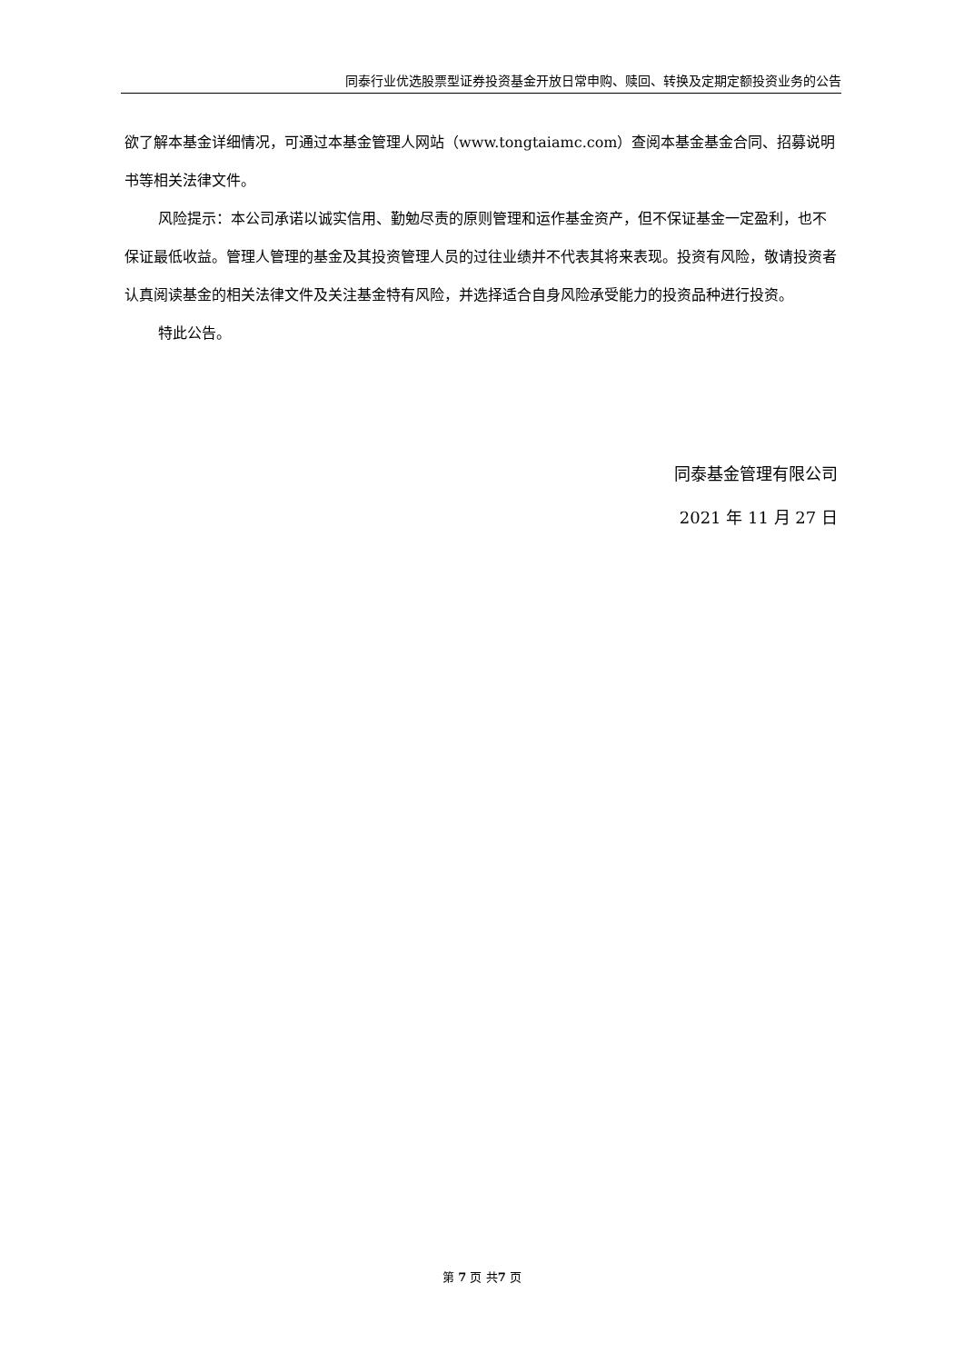同泰行业优选股票型证券投资基金开放日常申购、赎回、转换及定期定额投资业务的公告
欲了解本基金详细情况，可通过本基金管理人网站（www.tongtaiamc.com）查阅本基金基金合同、招募说明书等相关法律文件。
风险提示：本公司承诺以诚实信用、勤勉尽责的原则管理和运作基金资产，但不保证基金一定盈利，也不保证最低收益。管理人管理的基金及其投资管理人员的过往业绩并不代表其将来表现。投资有风险，敬请投资者认真阅读基金的相关法律文件及关注基金特有风险，并选择适合自身风险承受能力的投资品种进行投资。
特此公告。
同泰基金管理有限公司
2021 年 11 月 27 日
第 7 页 共7 页